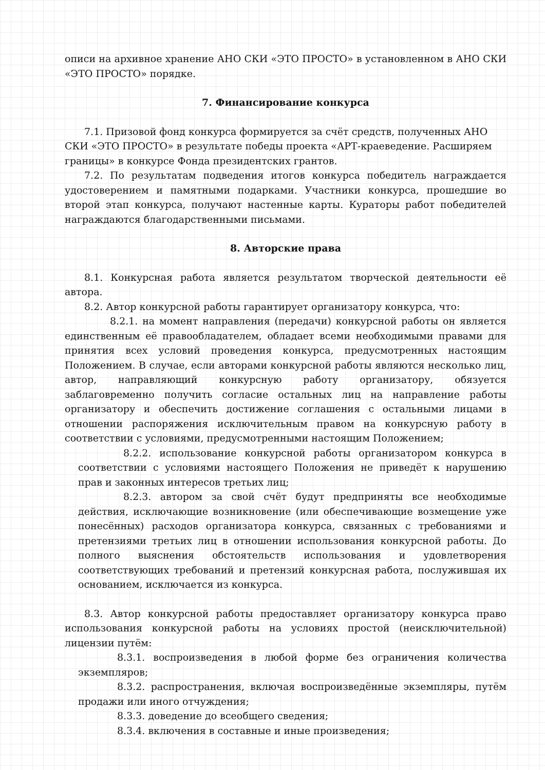описи на архивное хранение АНО СКИ «ЭТО ПРОСТО» в установленном в АНО СКИ «ЭТО ПРОСТО» порядке.
7. Финансирование конкурса
7.1. Призовой фонд конкурса формируется за счёт средств, полученных АНО СКИ «ЭТО ПРОСТО» в результате победы проекта «АРТ-краеведение. Расширяем границы» в конкурсе Фонда президентских грантов.
7.2. По результатам подведения итогов конкурса победитель награждается удостоверением и памятными подарками. Участники конкурса, прошедшие во второй этап конкурса, получают настенные карты. Кураторы работ победителей награждаются благодарственными письмами.
8. Авторские права
8.1. Конкурсная работа является результатом творческой деятельности её автора.
8.2. Автор конкурсной работы гарантирует организатору конкурса, что:
8.2.1. на момент направления (передачи) конкурсной работы он является единственным её правообладателем, обладает всеми необходимыми правами для принятия всех условий проведения конкурса, предусмотренных настоящим Положением. В случае, если авторами конкурсной работы являются несколько лиц, автор, направляющий конкурсную работу организатору, обязуется заблаговременно получить согласие остальных лиц на направление работы организатору и обеспечить достижение соглашения с остальными лицами в отношении распоряжения исключительным правом на конкурсную работу в соответствии с условиями, предусмотренными настоящим Положением;
8.2.2. использование конкурсной работы организатором конкурса в соответствии с условиями настоящего Положения не приведёт к нарушению прав и законных интересов третьих лиц;
8.2.3. автором за свой счёт будут предприняты все необходимые действия, исключающие возникновение (или обеспечивающие возмещение уже понесённых) расходов организатора конкурса, связанных с требованиями и претензиями третьих лиц в отношении использования конкурсной работы. До полного выяснения обстоятельств использования и удовлетворения соответствующих требований и претензий конкурсная работа, послужившая их основанием, исключается из конкурса.
8.3. Автор конкурсной работы предоставляет организатору конкурса право использования конкурсной работы на условиях простой (неисключительной) лицензии путём:
8.3.1. воспроизведения в любой форме без ограничения количества экземпляров;
8.3.2. распространения, включая воспроизведённые экземпляры, путём продажи или иного отчуждения;
8.3.3. доведение до всеобщего сведения;
8.3.4. включения в составные и иные произведения;